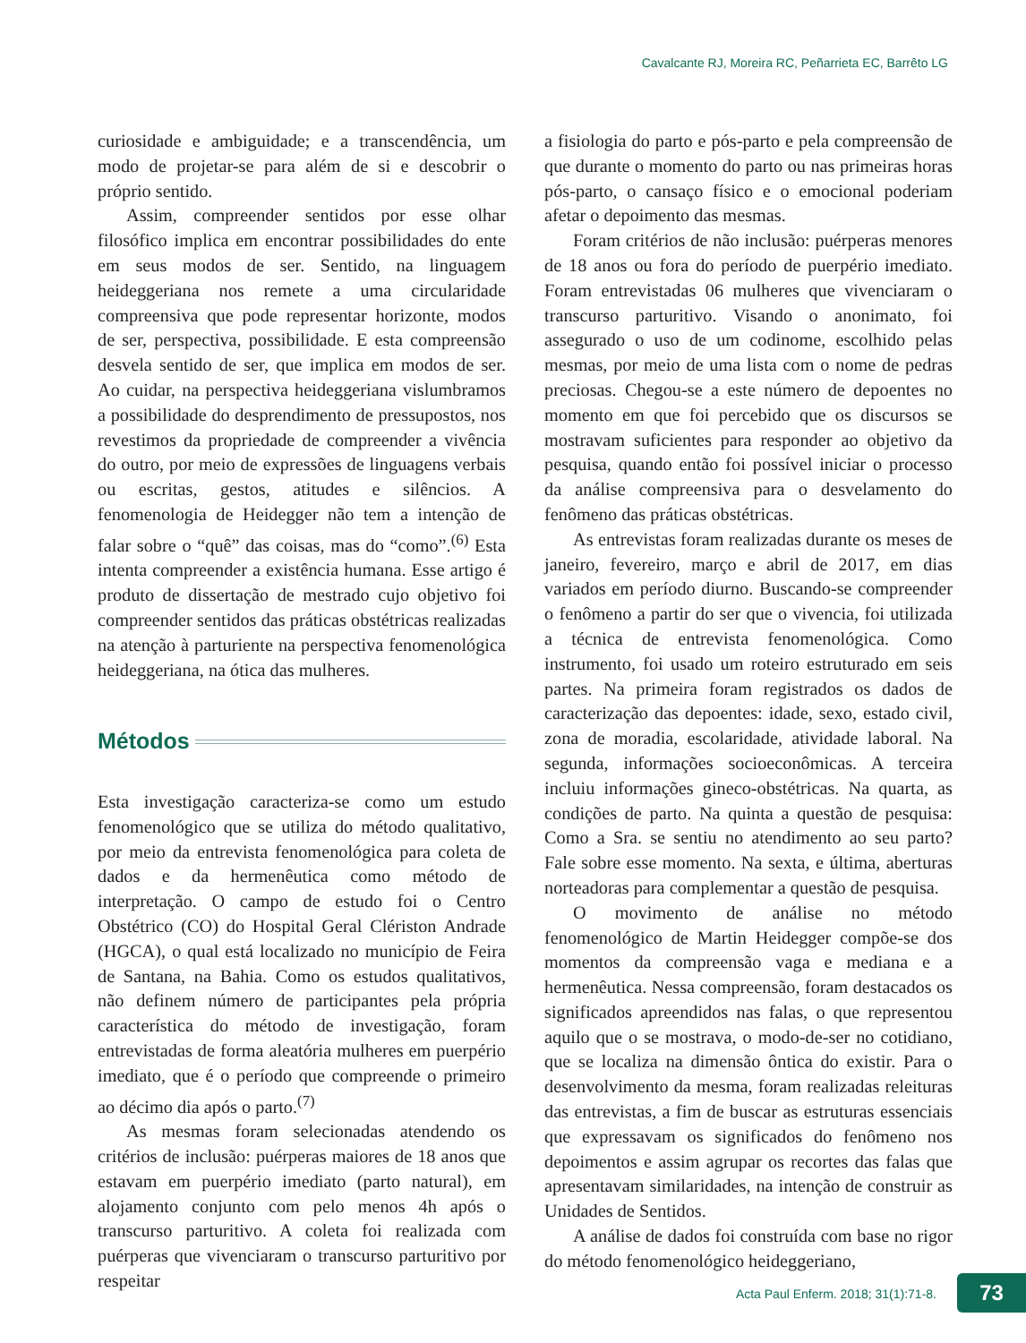Cavalcante RJ, Moreira RC, Peñarrieta EC, Barrêto LG
curiosidade e ambiguidade; e a transcendência, um modo de projetar-se para além de si e descobrir o próprio sentido.
Assim, compreender sentidos por esse olhar filosófico implica em encontrar possibilidades do ente em seus modos de ser. Sentido, na linguagem heideggeriana nos remete a uma circularidade compreensiva que pode representar horizonte, modos de ser, perspectiva, possibilidade. E esta compreensão desvela sentido de ser, que implica em modos de ser. Ao cuidar, na perspectiva heideggeriana vislumbramos a possibilidade do desprendimento de pressupostos, nos revestimos da propriedade de compreender a vivência do outro, por meio de expressões de linguagens verbais ou escritas, gestos, atitudes e silêncios. A fenomenologia de Heidegger não tem a intenção de falar sobre o “quê” das coisas, mas do “como”.<sup>(6)</sup> Esta intenta compreender a existência humana. Esse artigo é produto de dissertação de mestrado cujo objetivo foi compreender sentidos das práticas obstétricas realizadas na atenção à parturiente na perspectiva fenomenológica heideggeriana, na ótica das mulheres.
Métodos
Esta investigação caracteriza-se como um estudo fenomenológico que se utiliza do método qualitativo, por meio da entrevista fenomenológica para coleta de dados e da hermenêutica como método de interpretação. O campo de estudo foi o Centro Obstétrico (CO) do Hospital Geral Clériston Andrade (HGCA), o qual está localizado no município de Feira de Santana, na Bahia. Como os estudos qualitativos, não definem número de participantes pela própria característica do método de investigação, foram entrevistadas de forma aleatória mulheres em puerpério imediato, que é o período que compreende o primeiro ao décimo dia após o parto.<sup>(7)</sup>
As mesmas foram selecionadas atendendo os critérios de inclusão: puérperas maiores de 18 anos que estavam em puerpério imediato (parto natural), em alojamento conjunto com pelo menos 4h após o transcurso parturitivo. A coleta foi realizada com puérperas que vivenciaram o transcurso parturitivo por respeitar
a fisiologia do parto e pós-parto e pela compreensão de que durante o momento do parto ou nas primeiras horas pós-parto, o cansaço físico e o emocional poderiam afetar o depoimento das mesmas.
Foram critérios de não inclusão: puérperas menores de 18 anos ou fora do período de puerpério imediato. Foram entrevistadas 06 mulheres que vivenciaram o transcurso parturitivo. Visando o anonimato, foi assegurado o uso de um codinome, escolhido pelas mesmas, por meio de uma lista com o nome de pedras preciosas. Chegou-se a este número de depoentes no momento em que foi percebido que os discursos se mostravam suficientes para responder ao objetivo da pesquisa, quando então foi possível iniciar o processo da análise compreensiva para o desvelamento do fenômeno das práticas obstétricas.
As entrevistas foram realizadas durante os meses de janeiro, fevereiro, março e abril de 2017, em dias variados em período diurno. Buscando-se compreender o fenômeno a partir do ser que o vivencia, foi utilizada a técnica de entrevista fenomenológica. Como instrumento, foi usado um roteiro estruturado em seis partes. Na primeira foram registrados os dados de caracterização das depoentes: idade, sexo, estado civil, zona de moradia, escolaridade, atividade laboral. Na segunda, informações socioeconômicas. A terceira incluiu informações gineco-obstétricas. Na quarta, as condições de parto. Na quinta a questão de pesquisa: Como a Sra. se sentiu no atendimento ao seu parto? Fale sobre esse momento. Na sexta, e última, aberturas norteadoras para complementar a questão de pesquisa.
O movimento de análise no método fenomenológico de Martin Heidegger compõe-se dos momentos da compreensão vaga e mediana e a hermenêutica. Nessa compreensão, foram destacados os significados apreendidos nas falas, o que representou aquilo que o se mostrava, o modo-de-ser no cotidiano, que se localiza na dimensão ôntica do existir. Para o desenvolvimento da mesma, foram realizadas releituras das entrevistas, a fim de buscar as estruturas essenciais que expressavam os significados do fenômeno nos depoimentos e assim agrupar os recortes das falas que apresentavam similaridades, na intenção de construir as Unidades de Sentidos.
A análise de dados foi construída com base no rigor do método fenomenológico heideggeriano,
Acta Paul Enferm. 2018; 31(1):71-8.
73